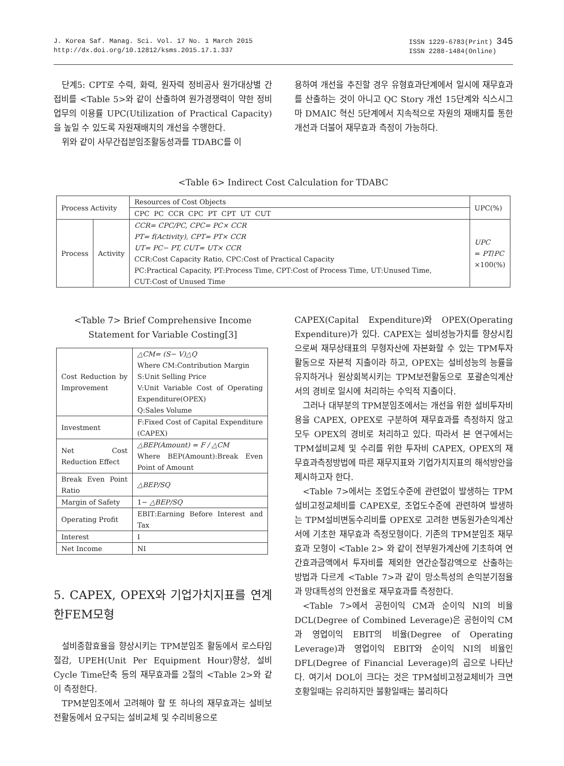J. Korea Saf. Manag. Sci. Vol. 17 No. 1 March 2015
http://dx.doi.org/10.12812/ksms.2015.17.1.337
ISSN 1229-6783(Print) 345
ISSN 2288-1484(Online)
단계5: CPT로 수력, 화력, 원자력 정비공사 원가대상별 간접비를 <Table 5>와 같이 산출하여 원가경쟁력이 약한 정비업무의 이용률 UPC(Utilization of Practical Capacity)을 높일 수 있도록 자원재배치의 개선을 수행한다.
위와 같이 사무간접분임조활동성과를 TDABC를 이
용하여 개선을 추진할 경우 유형효과단계에서 일시에 재무효과를 산출하는 것이 아니고 QC Story 개선 15단계와 식스시그마 DMAIC 혁신 5단계에서 지속적으로 자원의 재배치를 통한 개선과 더불어 재무효과 측정이 가능하다.
<Table 6> Indirect Cost Calculation for TDABC
| Process Activity | | Resources of Cost Objects | UPC(%) |
| | | CPC PC CCR CPC PT CPT UT CUT | |
| Process | Activity | CCR= CPC/PC, CPC= PC× CCR PT= f(Activity), CPT= PT× CCR UT= PC− PT, CUT= UT× CCR CCR:Cost Capacity Ratio, CPC:Cost of Practical Capacity PC:Practical Capacity, PT:Process Time, CPT:Cost of Process Time, UT:Unused Time, CUT:Cost of Unused Time | UPC = PT / PC ×100(%) |
<Table 7> Brief Comprehensive Income Statement for Variable Costing[3]
| Cost Reduction by Improvement | △CM= (S− V)△Q Where CM:Contribution Margin S:Unit Selling Price V:Unit Variable Cost of Operating Expenditure(OPEX) Q:Sales Volume |
| Investment | F:Fixed Cost of Capital Expenditure (CAPEX) |
| Net Cost Reduction Effect | △BEP(Amount) = F / △CM Where BEP(Amount):Break Even Point of Amount |
| Break Even Point Ratio | △BEP/SQ |
| Margin of Safety | 1− △BEP/SQ |
| Operating Profit | EBIT:Earning Before Interest and Tax |
| Interest | I |
| Net Income | NI |
5. CAPEX, OPEX와 기업가치지표를 연계한FEM모형
설비종합효율을 향상시키는 TPM분임조 활동에서 로스타임절감, UPEH(Unit Per Equipment Hour)향상, 설비 Cycle Time단축 등의 재무효과를 2절의 <Table 2>와 같이 측정한다.
TPM분임조에서 고려해야 할 또 하나의 재무효과는 설비보전활동에서 요구되는 설비교체 및 수리비용으로
CAPEX(Capital Expenditure)와 OPEX(Operating Expenditure)가 있다. CAPEX는 설비성능가치를 향상시킴으로써 재무상태표의 무형자산에 자본화할 수 있는 TPM투자활동으로 자본적 지출이라 하고, OPEX는 설비성능의 능률을 유지하거나 원상회복시키는 TPM보전활동으로 포괄손익계산서의 경비로 일시에 처리하는 수익적 지출이다.
그러나 대부분의 TPM분임조에서는 개선을 위한 설비투자비용을 CAPEX, OPEX로 구분하여 재무효과를 측정하지 않고 모두 OPEX의 경비로 처리하고 있다. 따라서 본 연구에서는 TPM설비교체 및 수리를 위한 투자비 CAPEX, OPEX의 재무효과측정방법에 따른 재무지표와 기업가치지표의 해석방안을 제시하고자 한다.
<Table 7>에서는 조업도수준에 관련없이 발생하는 TPM설비고정교체비를 CAPEX로, 조업도수준에 관련하여 발생하는 TPM설비변동수리비를 OPEX로 고려한 변동원가손익계산서에 기초한 재무효과 측정모형이다. 기존의 TPM분임조 재무효과 모형이 <Table 2> 와 같이 전부원가계산에 기초하여 연간효과금액에서 투자비를 제외한 연간순절감액으로 산출하는 방법과 다르게 <Table 7>과 같이 망소특성의 손익분기점율과 망대특성의 안전율로 재무효과를 측정한다.
<Table 7>에서 공헌이익 CM과 순이익 NI의 비율 DCL(Degree of Combined Leverage)은 공헌이익 CM과 영업이익 EBIT의 비율(Degree of Operating Leverage)과 영업이익 EBIT와 순이익 NI의 비율인 DFL(Degree of Financial Leverage)의 곱으로 나타난다. 여기서 DOL이 크다는 것은 TPM설비고정교체비가 크면 호황일때는 유리하지만 불황일때는 불리하다